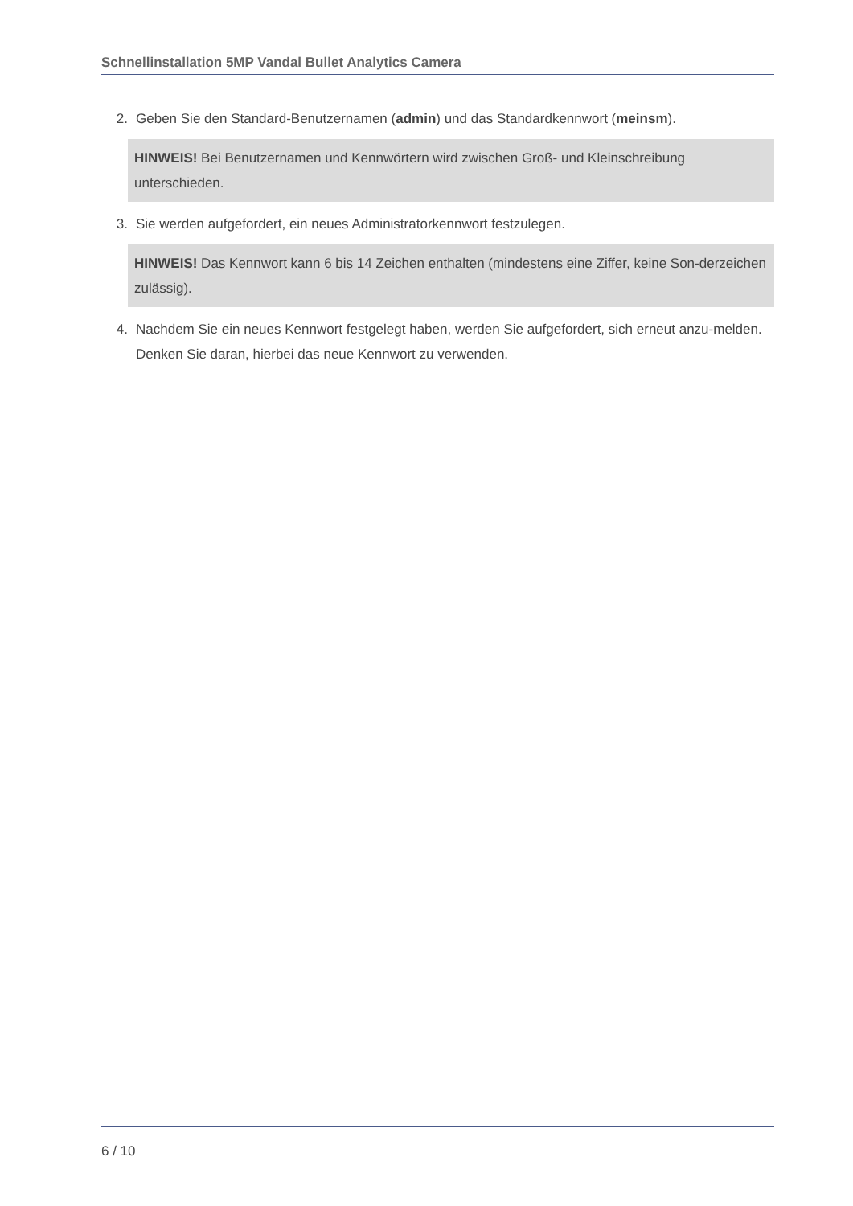Schnellinstallation 5MP Vandal Bullet Analytics Camera
2. Geben Sie den Standard-Benutzernamen (admin) und das Standardkennwort (meinsm).
HINWEIS! Bei Benutzernamen und Kennwörtern wird zwischen Groß- und Kleinschreibung unterschieden.
3. Sie werden aufgefordert, ein neues Administratorkennwort festzulegen.
HINWEIS! Das Kennwort kann 6 bis 14 Zeichen enthalten (mindestens eine Ziffer, keine Son-derzeichen zulässig).
4. Nachdem Sie ein neues Kennwort festgelegt haben, werden Sie aufgefordert, sich erneut anzu-melden. Denken Sie daran, hierbei das neue Kennwort zu verwenden.
6 / 10